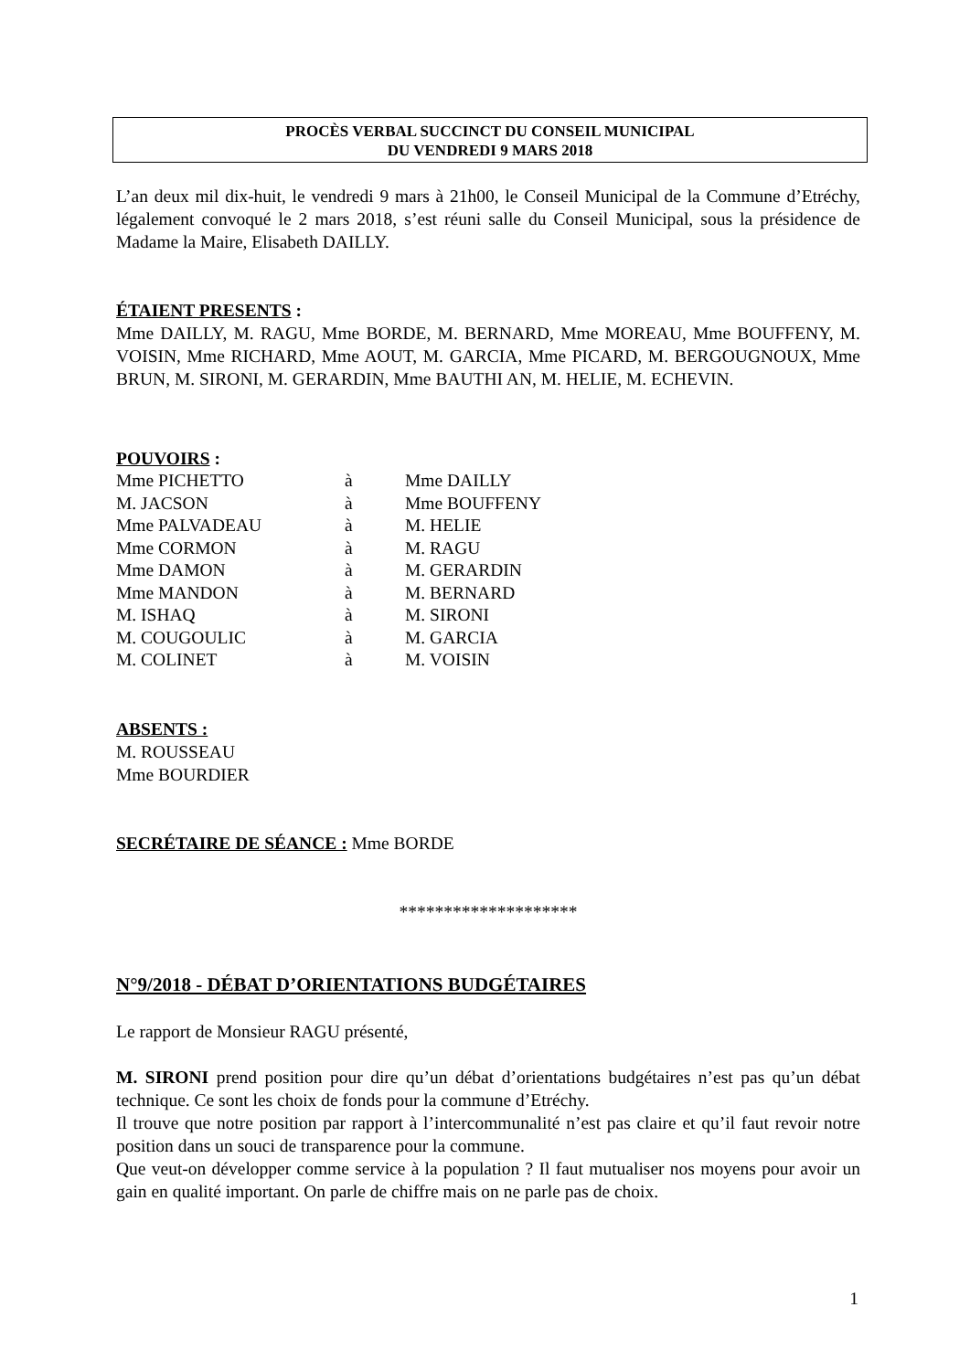PROCÈS VERBAL SUCCINCT DU CONSEIL MUNICIPAL
DU VENDREDI 9 MARS 2018
L’an deux mil dix-huit, le vendredi 9 mars à 21h00, le Conseil Municipal de la Commune d’Etréchy, légalement convoqué le 2 mars 2018, s’est réuni salle du Conseil Municipal, sous la présidence de Madame la Maire, Elisabeth DAILLY.
ÉTAIENT PRESENTS :
Mme DAILLY, M. RAGU, Mme BORDE, M. BERNARD, Mme MOREAU, Mme BOUFFENY, M. VOISIN, Mme RICHARD, Mme AOUT, M. GARCIA, Mme PICARD, M. BERGOUGNOUX, Mme BRUN, M. SIRONI, M. GERARDIN, Mme BAUTHI AN, M. HELIE, M. ECHEVIN.
POUVOIRS :
| Mme PICHETTO | à | Mme DAILLY |
| M. JACSON | à | Mme BOUFFENY |
| Mme PALVADEAU | à | M. HELIE |
| Mme CORMON | à | M. RAGU |
| Mme DAMON | à | M. GERARDIN |
| Mme MANDON | à | M. BERNARD |
| M. ISHAQ | à | M. SIRONI |
| M. COUGOULIC | à | M. GARCIA |
| M. COLINET | à | M. VOISIN |
ABSENTS :
M. ROUSSEAU
Mme BOURDIER
SECRÉTAIRE DE SÉANCE : Mme BORDE
********************
N°9/2018 - DÉBAT D’ORIENTATIONS BUDGÉTAIRES
Le rapport de Monsieur RAGU présenté,
M. SIRONI prend position pour dire qu’un débat d’orientations budgétaires n’est pas qu’un débat technique. Ce sont les choix de fonds pour la commune d’Etréchy.
Il trouve que notre position par rapport à l’intercommunalité n’est pas claire et qu’il faut revoir notre position dans un souci de transparence pour la commune.
Que veut-on développer comme service à la population ? Il faut mutualiser nos moyens pour avoir un gain en qualité important. On parle de chiffre mais on ne parle pas de choix.
1